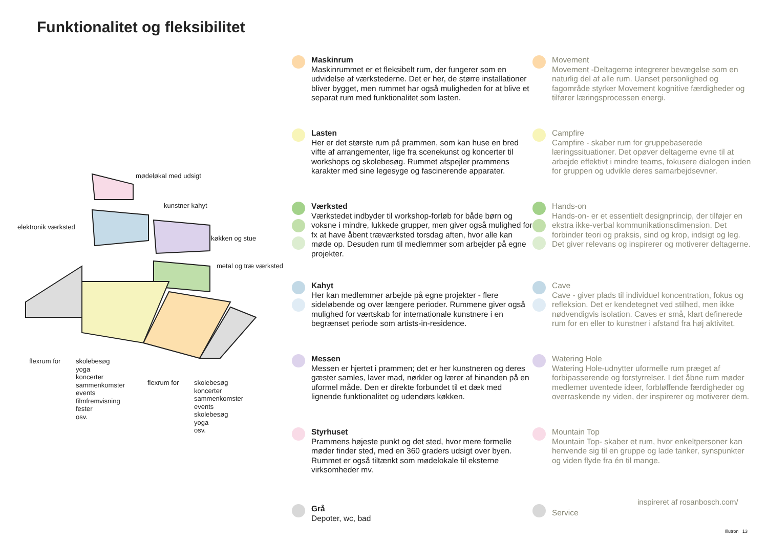Funktionalitet og fleksibilitet
mødeløkal med udsigt
kunstner kahyt
elektronik værksted
køkken og stue
metal og træ værksted
flexrum for
skolebesøg
yoga
koncerter
sammenkomster
events
filmfremvisning
fester
osv.
flexrum for
skolebesøg
koncerter
sammenkomster
events
skolebesøg
yoga
osv.
Maskinrum
Maskinrummet er et fleksibelt rum, der fungerer som en udvidelse af værkstederne. Det er her, de større installationer bliver bygget, men rummet har også muligheden for at blive et separat rum med funktionalitet som lasten.
Movement
Movement -Deltagerne integrerer bevægelse som en naturlig del af alle rum. Uanset personlighed og fagområde styrker Movement kognitive færdigheder og tilfører læringsprocessen energi.
Lasten
Her er det største rum på prammen, som kan huse en bred vifte af arrangementer, lige fra scenekunst og koncerter til workshops og skolebesøg. Rummet afspejler prammens karakter med sine legesyge og fascinerende apparater.
Campfire
Campfire - skaber rum for gruppebaserede læringssituationer. Det opøver deltagerne evne til at arbejde effektivt i mindre teams, fokusere dialogen inden for gruppen og udvikle deres samarbejdsevner.
Værksted
Værkstedet indbyder til workshop-forløb for både børn og voksne i mindre, lukkede grupper, men giver også mulighed for fx at have åbent træværksted torsdag aften, hvor alle kan møde op. Desuden rum til medlemmer som arbejder på egne projekter.
Hands-on
Hands-on- er et essentielt designprincip, der tilføjer en ekstra ikke-verbal kommunikationsdimension. Det forbinder teori og praksis, sind og krop, indsigt og leg. Det giver relevans og inspirerer og motiverer deltagerne.
Kahyt
Her kan medlemmer arbejde på egne projekter - flere sideløbende og over længere perioder. Rummene giver også mulighed for værtskab for internationale kunstnere i en begrænset periode som artists-in-residence.
Cave
Cave - giver plads til individuel koncentration, fokus og refleksion. Det er kendetegnet ved stilhed, men ikke nødvendigvis isolation. Caves er små, klart definerede rum for en eller to kunstner i afstand fra høj aktivitet.
Messen
Messen er hjertet i prammen; det er her kunstneren og deres gæster samles, laver mad, nørkler og lærer af hinanden på en uformel måde. Den er direkte forbundet til et dæk med lignende funktionalitet og udendørs køkken.
Watering Hole
Watering Hole-udnytter uformelle rum præget af forbipasserende og forstyrrelser. I det åbne rum møder medlemer uventede ideer, forbløffende færdigheder og overraskende ny viden, der inspirerer og motiverer dem.
Styrhuset
Prammens højeste punkt og det sted, hvor mere formelle møder finder sted, med en 360 graders udsigt over byen. Rummet er også tiltænkt som mødelokale til eksterne virksomheder mv.
Mountain Top
Mountain Top- skaber et rum, hvor enkeltpersoner kan henvende sig til en gruppe og lade tanker, synspunkter og viden flyde fra én til mange.
Grå
Depoter, wc, bad
Service
inspireret af rosanbosch.com/
Illutron 13